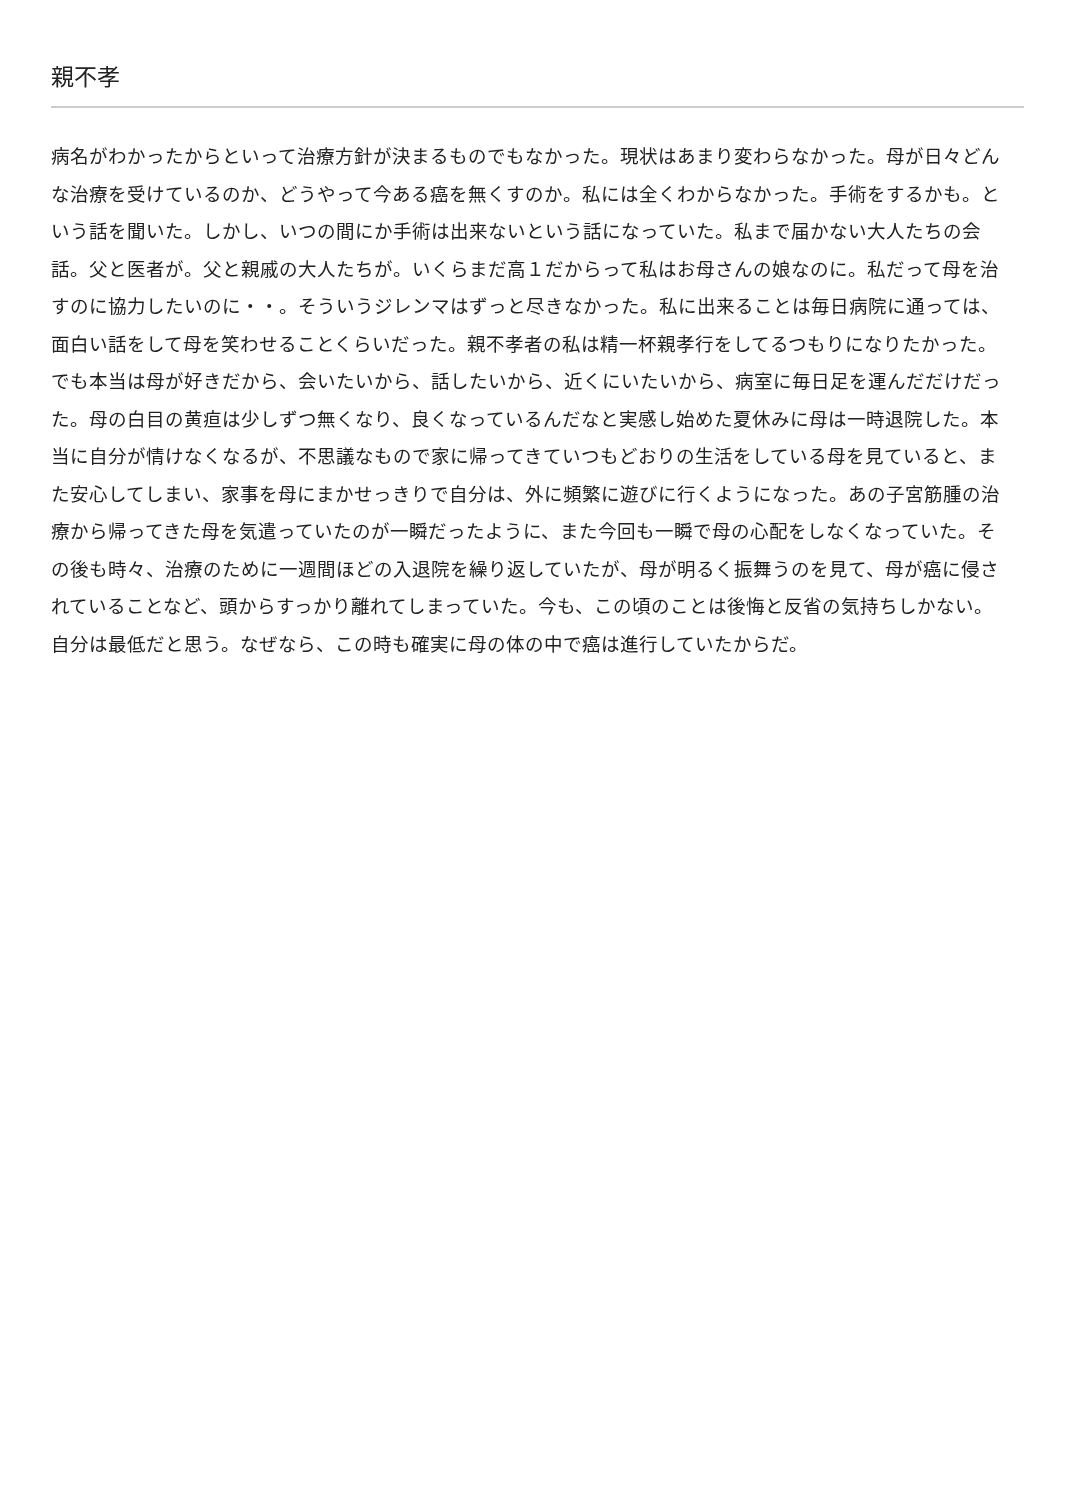親不孝
病名がわかったからといって治療方針が決まるものでもなかった。現状はあまり変わらなかった。母が日々どんな治療を受けているのか、どうやって今ある癌を無くすのか。私には全くわからなかった。手術をするかも。という話を聞いた。しかし、いつの間にか手術は出来ないという話になっていた。私まで届かない大人たちの会話。父と医者が。父と親戚の大人たちが。いくらまだ高１だからって私はお母さんの娘なのに。私だって母を治すのに協力したいのに・・。そういうジレンマはずっと尽きなかった。私に出来ることは毎日病院に通っては、面白い話をして母を笑わせることくらいだった。親不孝者の私は精一杯親孝行をしてるつもりになりたかった。でも本当は母が好きだから、会いたいから、話したいから、近くにいたいから、病室に毎日足を運んだだけだった。母の白目の黄疸は少しずつ無くなり、良くなっているんだなと実感し始めた夏休みに母は一時退院した。本当に自分が情けなくなるが、不思議なもので家に帰ってきていつもどおりの生活をしている母を見ていると、また安心してしまい、家事を母にまかせっきりで自分は、外に頻繁に遊びに行くようになった。あの子宮筋腫の治療から帰ってきた母を気遣っていたのが一瞬だったように、また今回も一瞬で母の心配をしなくなっていた。その後も時々、治療のために一週間ほどの入退院を繰り返していたが、母が明るく振舞うのを見て、母が癌に侵されていることなど、頭からすっかり離れてしまっていた。今も、この頃のことは後悔と反省の気持ちしかない。自分は最低だと思う。なぜなら、この時も確実に母の体の中で癌は進行していたからだ。